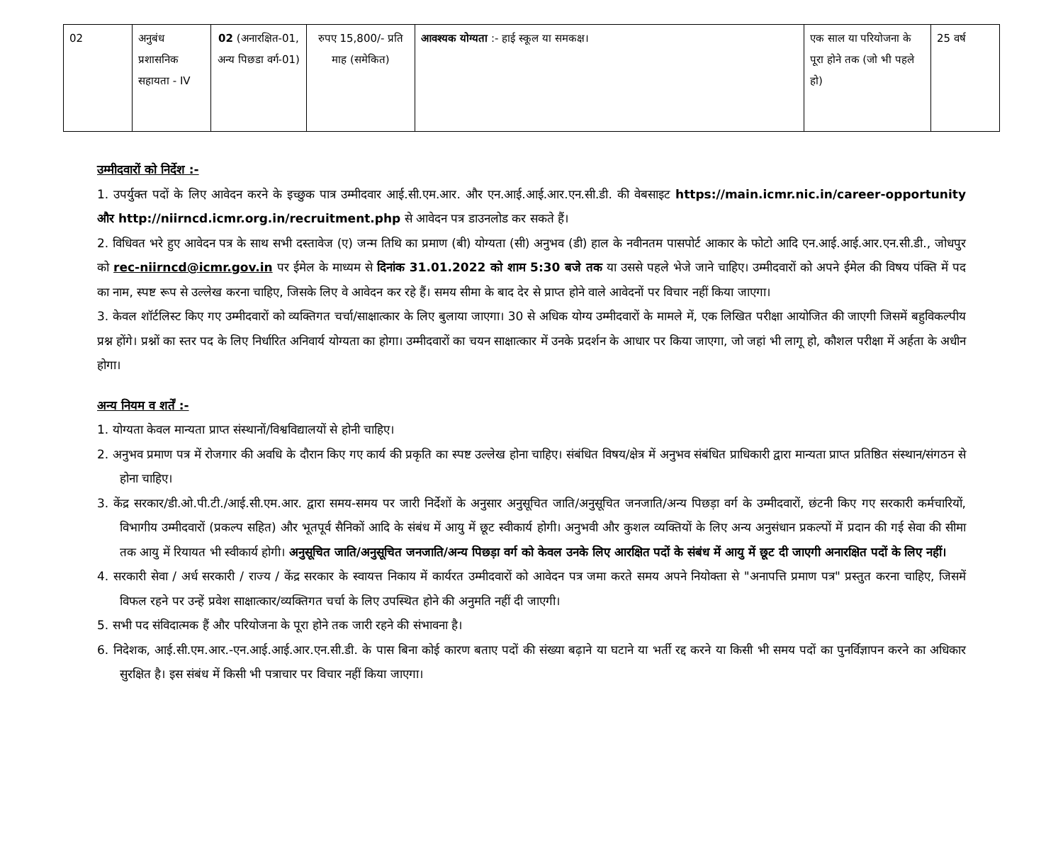| 02 | अनुबंध प्रशासनिक सहायता - IV | 02 (अनारक्षित-01, अन्य पिछडा वर्ग-01) | रुपए 15,800/- प्रति माह (समेकित) | आवश्यक योग्यता :- हाई स्कूल या समकक्ष। | एक साल या परियोजना के पूरा होने तक (जो भी पहले हो) | 25 वर्ष |
उम्मीदवारों को निर्देश :-
1. उपर्युक्त पदों के लिए आवेदन करने के इच्छुक पात्र उम्मीदवार आई.सी.एम.आर. और एन.आई.आई.आर.एन.सी.डी. की वेबसाइट https://main.icmr.nic.in/career-opportunity और http://niirncd.icmr.org.in/recruitment.php से आवेदन पत्र डाउनलोड कर सकते हैं।
2. विधिवत भरे हुए आवेदन पत्र के साथ सभी दस्तावेज (ए) जन्म तिथि का प्रमाण (बी) योग्यता (सी) अनुभव (डी) हाल के नवीनतम पासपोर्ट आकार के फोटो आदि एन.आई.आई.आर.एन.सी.डी., जोधपुर को rec-niirncd@icmr.gov.in पर ईमेल के माध्यम से दिनांक 31.01.2022 को शाम 5:30 बजे तक या उससे पहले भेजे जाने चाहिए। उम्मीदवारों को अपने ईमेल की विषय पंक्ति में पद का नाम, स्पष्ट रूप से उल्लेख करना चाहिए, जिसके लिए वे आवेदन कर रहे हैं। समय सीमा के बाद देर से प्राप्त होने वाले आवेदनों पर विचार नहीं किया जाएगा।
3. केवल शॉर्टलिस्ट किए गए उम्मीदवारों को व्यक्तिगत चर्चा/साक्षात्कार के लिए बुलाया जाएगा। 30 से अधिक योग्य उम्मीदवारों के मामले में, एक लिखित परीक्षा आयोजित की जाएगी जिसमें बहुविकल्पीय प्रश्न होंगे। प्रश्नों का स्तर पद के लिए निर्धारित अनिवार्य योग्यता का होगा। उम्मीदवारों का चयन साक्षात्कार में उनके प्रदर्शन के आधार पर किया जाएगा, जो जहां भी लागू हो, कौशल परीक्षा में अर्हता के अधीन होगा।
अन्य नियम व शर्तें :-
1. योग्यता केवल मान्यता प्राप्त संस्थानों/विश्वविद्यालयों से होनी चाहिए।
2. अनुभव प्रमाण पत्र में रोजगार की अवधि के दौरान किए गए कार्य की प्रकृति का स्पष्ट उल्लेख होना चाहिए। संबंधित विषय/क्षेत्र में अनुभव संबंधित प्राधिकारी द्वारा मान्यता प्राप्त प्रतिष्ठित संस्थान/संगठन से होना चाहिए।
3. केंद्र सरकार/डी.ओ.पी.टी./आई.सी.एम.आर. द्वारा समय-समय पर जारी निर्देशों के अनुसार अनुसूचित जाति/अनुसूचित जनजाति/अन्य पिछड़ा वर्ग के उम्मीदवारों, छंटनी किए गए सरकारी कर्मचारियों, विभागीय उम्मीदवारों (प्रकल्प सहित) और भूतपूर्व सैनिकों आदि के संबंध में आयु में छूट स्वीकार्य होगी। अनुभवी और कुशल व्यक्तियों के लिए अन्य अनुसंधान प्रकल्पों में प्रदान की गई सेवा की सीमा तक आयु में रियायत भी स्वीकार्य होगी। अनुसूचित जाति/अनुसूचित जनजाति/अन्य पिछड़ा वर्ग को केवल उनके लिए आरक्षित पदों के संबंध में आयु में छूट दी जाएगी अनारक्षित पदों के लिए नहीं।
4. सरकारी सेवा / अर्ध सरकारी / राज्य / केंद्र सरकार के स्वायत्त निकाय में कार्यरत उम्मीदवारों को आवेदन पत्र जमा करते समय अपने नियोक्ता से "अनापत्ति प्रमाण पत्र" प्रस्तुत करना चाहिए, जिसमें विफल रहने पर उन्हें प्रवेश साक्षात्कार/व्यक्तिगत चर्चा के लिए उपस्थित होने की अनुमति नहीं दी जाएगी।
5. सभी पद संविदात्मक हैं और परियोजना के पूरा होने तक जारी रहने की संभावना है।
6. निदेशक, आई.सी.एम.आर.-एन.आई.आई.आर.एन.सी.डी. के पास बिना कोई कारण बताए पदों की संख्या बढ़ाने या घटाने या भर्ती रद्द करने या किसी भी समय पदों का पुनर्विज्ञापन करने का अधिकार सुरक्षित है। इस संबंध में किसी भी पत्राचार पर विचार नहीं किया जाएगा।